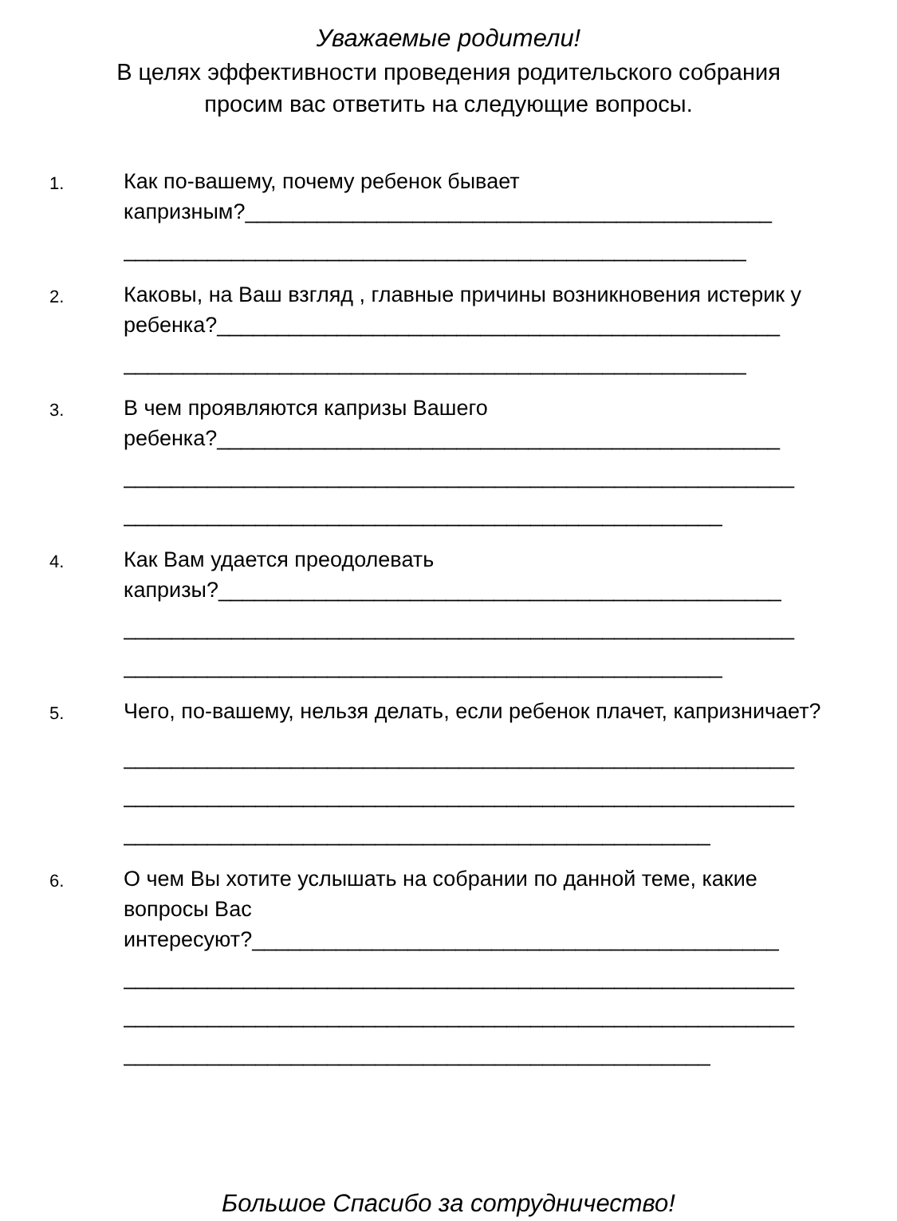Уважаемые родители!
В целях эффективности проведения родительского собрания
просим вас ответить на следующие вопросы.
1.
Как по-вашему, почему ребенок бывает
капризным?____________________________________________
____________________________________________________
2.
Каковы, на Ваш взгляд , главные причины возникновения истерик у
ребенка?_______________________________________________
____________________________________________________
3.
В чем проявляются капризы Вашего
ребенка?_______________________________________________
________________________________________________________
__________________________________________________
4.
Как Вам удается преодолевать
капризы?_______________________________________________
________________________________________________________
__________________________________________________
5.
Чего, по-вашему, нельзя делать, если ребенок плачет, капризничает?
________________________________________________________
________________________________________________________
_________________________________________________
6.
О чем Вы хотите услышать на собрании по данной теме, какие вопросы Вас
интересуют?____________________________________________
________________________________________________________
________________________________________________________
_________________________________________________
Большое Спасибо за сотрудничество!